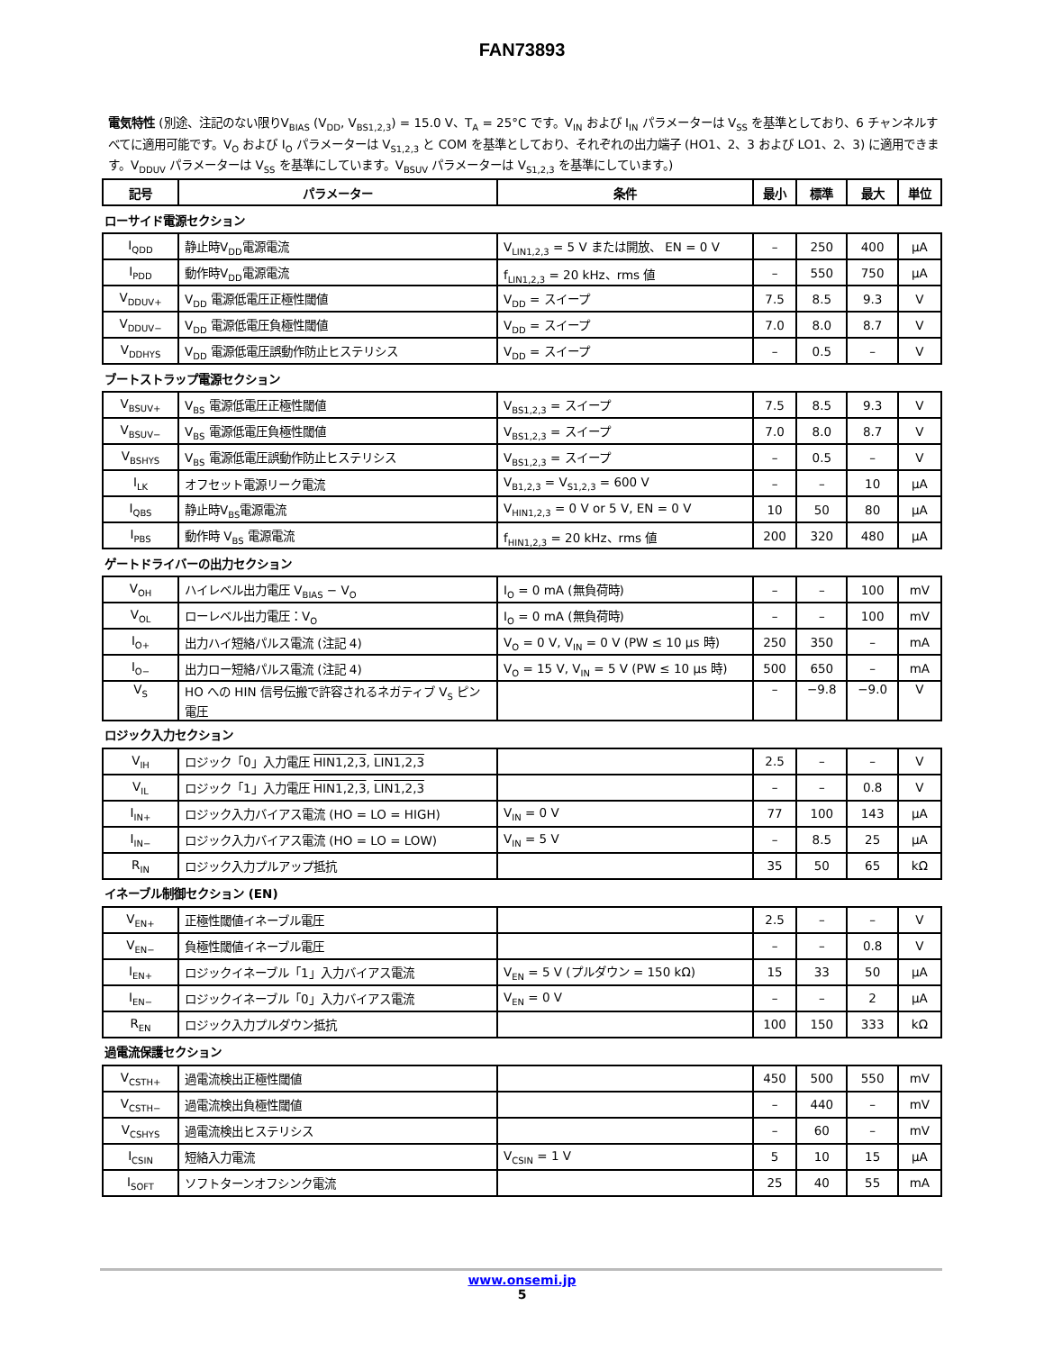FAN73893
電気特性 (別途、注記のない限りV<sub>BIAS</sub> (V<sub>DD</sub>, V<sub>BS1,2,3</sub>) = 15.0 V、T<sub>A</sub> = 25°C です。V<sub>IN</sub> および I<sub>IN</sub> パラメーターは V<sub>SS</sub> を基準としており、6 チャンネルすべてに適用可能です。V<sub>O</sub> および I<sub>O</sub> パラメーターは V<sub>S1,2,3</sub> と COM を基準としており、それぞれの出力端子 (HO1、2、3 および LO1、2、3) に適用できます。V<sub>DDUV</sub> パラメーターは V<sub>SS</sub> を基準にしています。V<sub>BSUV</sub> パラメーターは V<sub>S1,2,3</sub> を基準にしています。)
| 記号 | パラメーター | 条件 | 最小 | 標準 | 最大 | 単位 |
| --- | --- | --- | --- | --- | --- | --- |
| ローサイド電源セクション | | | | | | |
| I<sub>QDD</sub> | 静止時V<sub>DD</sub>電源電流 | V<sub>LIN1,2,3</sub> = 5 V または開放、 EN = 0 V | – | 250 | 400 | μA |
| I<sub>PDD</sub> | 動作時V<sub>DD</sub>電源電流 | f<sub>LIN1,2,3</sub> = 20 kHz、rms 値 | – | 550 | 750 | μA |
| V<sub>DDUV+</sub> | V<sub>DD</sub> 電源低電圧正極性閾値 | V<sub>DD</sub> = スイープ | 7.5 | 8.5 | 9.3 | V |
| V<sub>DDUV−</sub> | V<sub>DD</sub> 電源低電圧負極性閾値 | V<sub>DD</sub> = スイープ | 7.0 | 8.0 | 8.7 | V |
| V<sub>DDHYS</sub> | V<sub>DD</sub> 電源低電圧誤動作防止ヒステリシス | V<sub>DD</sub> = スイープ | – | 0.5 | – | V |
| ブートストラップ電源セクション | | | | | | |
| V<sub>BSUV+</sub> | V<sub>BS</sub> 電源低電圧正極性閾値 | V<sub>BS1,2,3</sub> = スイープ | 7.5 | 8.5 | 9.3 | V |
| V<sub>BSUV−</sub> | V<sub>BS</sub> 電源低電圧負極性閾値 | V<sub>BS1,2,3</sub> = スイープ | 7.0 | 8.0 | 8.7 | V |
| V<sub>BSHYS</sub> | V<sub>BS</sub> 電源低電圧誤動作防止ヒステリシス | V<sub>BS1,2,3</sub> = スイープ | – | 0.5 | – | V |
| I<sub>LK</sub> | オフセット電源リーク電流 | V<sub>B1,2,3</sub> = V<sub>S1,2,3</sub> = 600 V | – | – | 10 | μA |
| I<sub>QBS</sub> | 静止時V<sub>BS</sub>電源電流 | V<sub>HIN1,2,3</sub> = 0 V or 5 V, EN = 0 V | 10 | 50 | 80 | μA |
| I<sub>PBS</sub> | 動作時 V<sub>BS</sub> 電源電流 | f<sub>HIN1,2,3</sub> = 20 kHz、rms 値 | 200 | 320 | 480 | μA |
| ゲートドライバーの出力セクション | | | | | | |
| V<sub>OH</sub> | ハイレベル出力電圧 V<sub>BIAS</sub> − V<sub>O</sub> | I<sub>O</sub> = 0 mA (無負荷時) | – | – | 100 | mV |
| V<sub>OL</sub> | ローレベル出力電圧：V<sub>O</sub> | I<sub>O</sub> = 0 mA (無負荷時) | – | – | 100 | mV |
| I<sub>O+</sub> | 出力ハイ短絡パルス電流 (注記 4) | V<sub>O</sub> = 0 V, V<sub>IN</sub> = 0 V (PW ≤ 10 μs 時) | 250 | 350 | – | mA |
| I<sub>O−</sub> | 出力ロー短絡パルス電流 (注記 4) | V<sub>O</sub> = 15 V, V<sub>IN</sub> = 5 V (PW ≤ 10 μs 時) | 500 | 650 | – | mA |
| V<sub>S</sub> | HO への HIN 信号伝搬で許容されるネガティブ V<sub>S</sub> ピン電圧 | | – | −9.8 | −9.0 | V |
| ロジック入力セクション | | | | | | |
| V<sub>IH</sub> | ロジック「0」入力電圧 HIN1,2,3 , LIN1,2,3 | | 2.5 | – | – | V |
| V<sub>IL</sub> | ロジック「1」入力電圧 HIN1,2,3 , LIN1,2,3 | | – | – | 0.8 | V |
| I<sub>IN+</sub> | ロジック入力バイアス電流 (HO = LO = HIGH) | V<sub>IN</sub> = 0 V | 77 | 100 | 143 | μA |
| I<sub>IN−</sub> | ロジック入力バイアス電流 (HO = LO = LOW) | V<sub>IN</sub> = 5 V | – | 8.5 | 25 | μA |
| R<sub>IN</sub> | ロジック入力プルアップ抵抗 | | 35 | 50 | 65 | kΩ |
| イネーブル制御セクション (EN) | | | | | | |
| V<sub>EN+</sub> | 正極性閾値イネーブル電圧 | | 2.5 | – | – | V |
| V<sub>EN−</sub> | 負極性閾値イネーブル電圧 | | – | – | 0.8 | V |
| I<sub>EN+</sub> | ロジックイネーブル「1」入力バイアス電流 | V<sub>EN</sub> = 5 V (プルダウン = 150 kΩ) | 15 | 33 | 50 | μA |
| I<sub>EN−</sub> | ロジックイネーブル「0」入力バイアス電流 | V<sub>EN</sub> = 0 V | – | – | 2 | μA |
| R<sub>EN</sub> | ロジック入力プルダウン抵抗 | | 100 | 150 | 333 | kΩ |
| 過電流保護セクション | | | | | | |
| V<sub>CSTH+</sub> | 過電流検出正極性閾値 | | 450 | 500 | 550 | mV |
| V<sub>CSTH−</sub> | 過電流検出負極性閾値 | | – | 440 | – | mV |
| V<sub>CSHYS</sub> | 過電流検出ヒステリシス | | – | 60 | – | mV |
| I<sub>CSIN</sub> | 短絡入力電流 | V<sub>CSIN</sub> = 1 V | 5 | 10 | 15 | μA |
| I<sub>SOFT</sub> | ソフトターンオフシンク電流 | | 25 | 40 | 55 | mA |
www.onsemi.jp
5